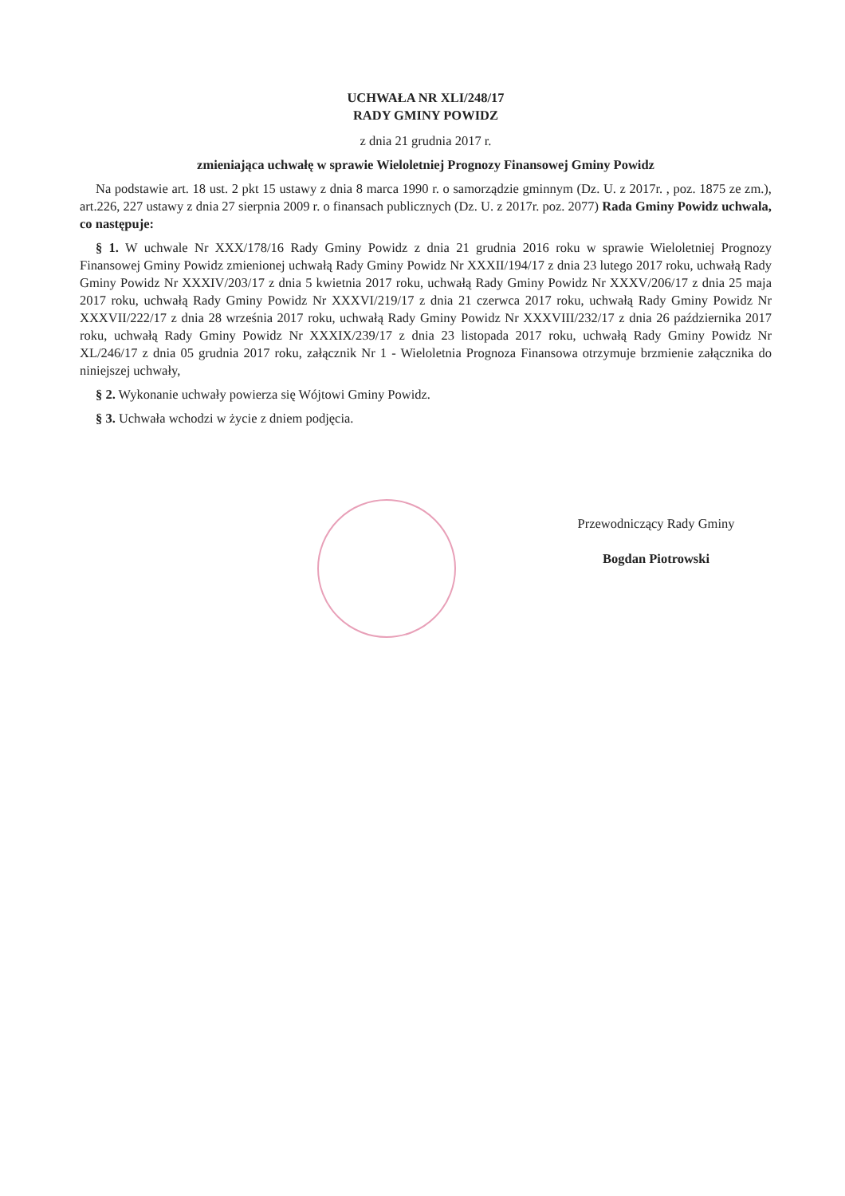UCHWAŁA NR XLI/248/17
RADY GMINY POWIDZ
z dnia 21 grudnia 2017 r.
zmieniająca uchwałę w sprawie Wieloletniej Prognozy Finansowej Gminy Powidz
Na podstawie art. 18 ust. 2 pkt 15 ustawy z dnia 8 marca 1990 r. o samorządzie gminnym (Dz. U. z 2017r. , poz. 1875 ze zm.), art.226, 227 ustawy z dnia 27 sierpnia 2009 r. o finansach publicznych (Dz. U. z 2017r. poz. 2077) Rada Gminy Powidz uchwala, co następuje:
§ 1. W uchwale Nr XXX/178/16 Rady Gminy Powidz z dnia 21 grudnia 2016 roku w sprawie Wieloletniej Prognozy Finansowej Gminy Powidz zmienionej uchwałą Rady Gminy Powidz Nr XXXII/194/17 z dnia 23 lutego 2017 roku, uchwałą Rady Gminy Powidz Nr XXXIV/203/17 z dnia 5 kwietnia 2017 roku, uchwałą Rady Gminy Powidz Nr XXXV/206/17 z dnia 25 maja 2017 roku, uchwałą Rady Gminy Powidz Nr XXXVI/219/17 z dnia 21 czerwca 2017 roku, uchwałą Rady Gminy Powidz Nr XXXVII/222/17 z dnia 28 września 2017 roku, uchwałą Rady Gminy Powidz Nr XXXVIII/232/17 z dnia 26 października 2017 roku, uchwałą Rady Gminy Powidz Nr XXXIX/239/17 z dnia 23 listopada 2017 roku, uchwałą Rady Gminy Powidz Nr XL/246/17 z dnia 05 grudnia 2017 roku, załącznik Nr 1 - Wieloletnia Prognoza Finansowa otrzymuje brzmienie załącznika do niniejszej uchwały,
§ 2. Wykonanie uchwały powierza się Wójtowi Gminy Powidz.
§ 3. Uchwała wchodzi w życie z dniem podjęcia.
Przewodniczący Rady Gminy
Bogdan Piotrowski